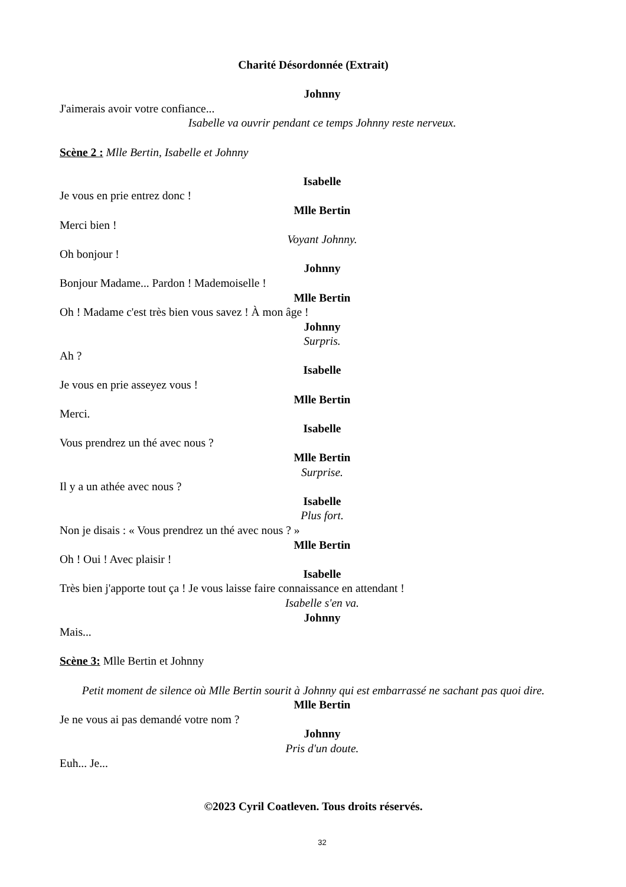Charité Désordonnée (Extrait)
Johnny
J'aimerais avoir votre confiance...
Isabelle va ouvrir pendant ce temps Johnny reste nerveux.
Scène 2 : Mlle Bertin, Isabelle et Johnny
Isabelle
Je vous en prie entrez donc !
Mlle Bertin
Merci bien !
Voyant Johnny.
Oh bonjour !
Johnny
Bonjour Madame... Pardon ! Mademoiselle !
Mlle Bertin
Oh ! Madame c'est très bien vous savez ! À mon âge !
Johnny
Surpris.
Ah ?
Isabelle
Je vous en prie asseyez vous !
Mlle Bertin
Merci.
Isabelle
Vous prendrez un thé avec nous ?
Mlle Bertin
Surprise.
Il y a un athée avec nous ?
Isabelle
Plus fort.
Non je disais : « Vous prendrez un thé avec nous ? »
Mlle Bertin
Oh ! Oui ! Avec plaisir !
Isabelle
Très bien j'apporte tout ça ! Je vous laisse faire connaissance en attendant !
Isabelle s'en va.
Johnny
Mais...
Scène 3: Mlle Bertin et Johnny
Petit moment de silence où Mlle Bertin sourit à Johnny qui est embarrassé ne sachant pas quoi dire.
Mlle Bertin
Je ne vous ai pas demandé votre nom ?
Johnny
Pris d'un doute.
Euh... Je...
©2023 Cyril Coatleven. Tous droits réservés.
32